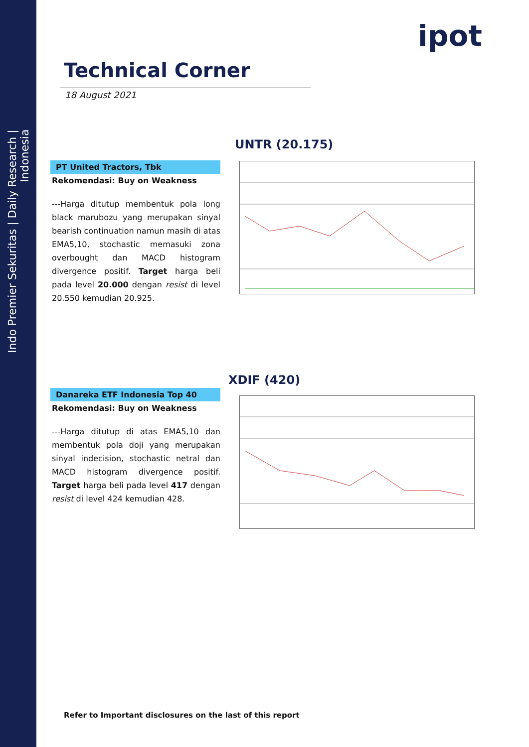Indo Premier Sekuritas | Daily Research | Indonesia
ipot
Technical Corner
18 August 2021
UNTR (20.175)
PT United Tractors, Tbk
Rekomendasi: Buy on Weakness
---Harga ditutup membentuk pola long black marubozu yang merupakan sinyal bearish continuation namun masih di atas EMA5,10, stochastic memasuki zona overbought dan MACD histogram divergence positif. Target harga beli pada level 20.000 dengan resist di level 20.550 kemudian 20.925.
XDIF (420)
Danareka ETF Indonesia Top 40
Rekomendasi: Buy on Weakness
---Harga ditutup di atas EMA5,10 dan membentuk pola doji yang merupakan sinyal indecision, stochastic netral dan MACD histogram divergence positif. Target harga beli pada level 417 dengan resist di level 424 kemudian 428.
Refer to Important disclosures on the last of this report